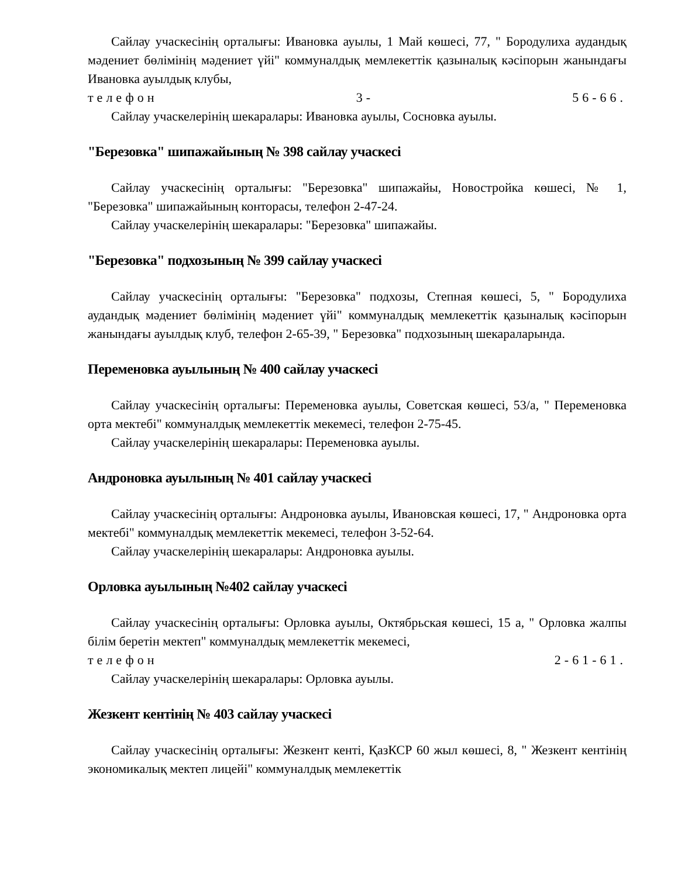Сайлау учаскесінің орталығы: Ивановка ауылы, 1 Май көшесі, 77, " Бородулиха аудандық мәдениет бөлімінің мәдениет үйі" коммуналдық мемлекеттік қазыналық кәсіпорын жанындағы Ивановка ауылдық клубы,
телефон 3- 56-66.
Сайлау учаскелерінің шекаралары: Ивановка ауылы, Сосновка ауылы.
"Березовка" шипажайының № 398 сайлау учаскесі
Сайлау учаскесінің орталығы: "Березовка" шипажайы, Новостройка көшесі, № 1, "Березовка" шипажайының конторасы, телефон 2-47-24.
Сайлау учаскелерінің шекаралары: "Березовка" шипажайы.
"Березовка" подхозының № 399 сайлау учаскесі
Сайлау учаскесінің орталығы: "Березовка" подхозы, Степная көшесі, 5, " Бородулиха аудандық мәдениет бөлімінің мәдениет үйі" коммуналдық мемлекеттік қазыналық кәсіпорын жанындағы ауылдық клуб, телефон 2-65-39, " Березовка" подхозының шекараларында.
Переменовка ауылының № 400 сайлау учаскесі
Сайлау учаскесінің орталығы: Переменовка ауылы, Советская көшесі, 53/а, " Переменовка орта мектебі" коммуналдық мемлекеттік мекемесі, телефон 2-75-45.
Сайлау учаскелерінің шекаралары: Переменовка ауылы.
Андроновка ауылының № 401 сайлау учаскесі
Сайлау учаскесінің орталығы: Андроновка ауылы, Ивановская көшесі, 17, " Андроновка орта мектебі" коммуналдық мемлекеттік мекемесі, телефон 3-52-64.
Сайлау учаскелерінің шекаралары: Андроновка ауылы.
Орловка ауылының №402 сайлау учаскесі
Сайлау учаскесінің орталығы: Орловка ауылы, Октябрьская көшесі, 15 а, " Орловка жалпы білім беретін мектеп" коммуналдық мемлекеттік мекемесі,
телефон 2-61-61.
Сайлау учаскелерінің шекаралары: Орловка ауылы.
Жезкент кентінің № 403 сайлау учаскесі
Сайлау учаскесінің орталығы: Жезкент кенті, ҚазКСР 60 жыл көшесі, 8, " Жезкент кентінің экономикалық мектеп лицейі" коммуналдық мемлекеттік